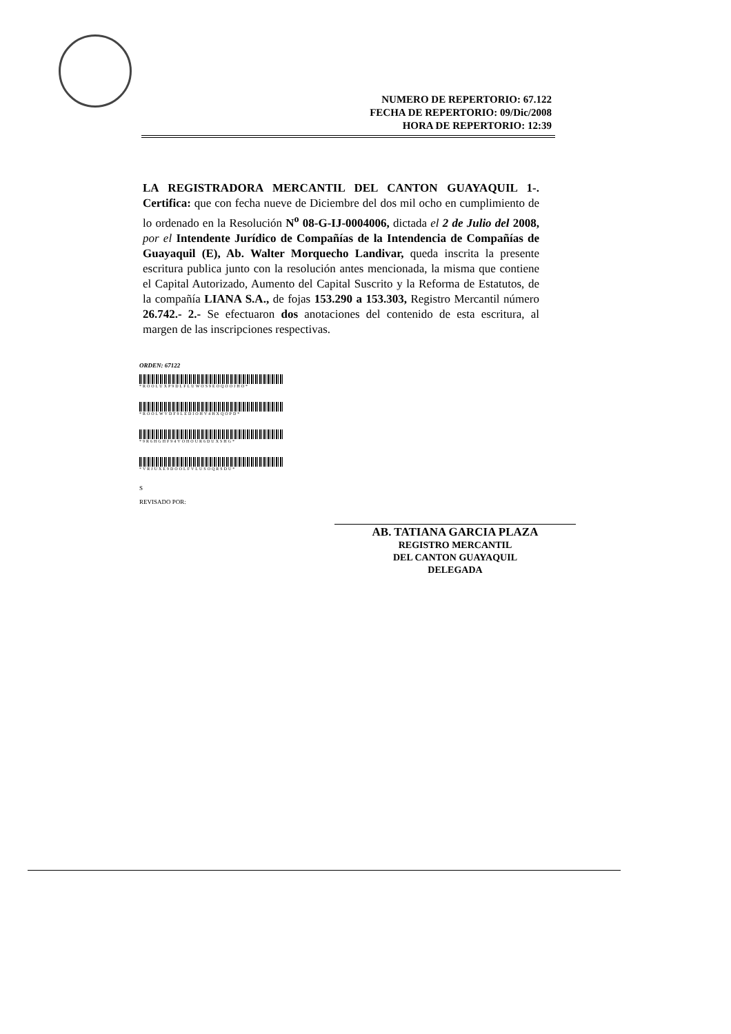NUMERO DE REPERTORIO: 67.122
FECHA DE REPERTORIO: 09/Dic/2008
HORA DE REPERTORIO: 12:39
LA REGISTRADORA MERCANTIL DEL CANTON GUAYAQUIL 1-. Certifica: que con fecha nueve de Diciembre del dos mil ocho en cumplimiento de lo ordenado en la Resolución N<sup>o</sup> 08-G-IJ-0004006, dictada el 2 de Julio del 2008, por el Intendente Jurídico de Compañías de la Intendencia de Compañías de Guayaquil (E), Ab. Walter Morquecho Landivar, queda inscrita la presente escritura publica junto con la resolución antes mencionada, la misma que contiene el Capital Autorizado, Aumento del Capital Suscrito y la Reforma de Estatutos, de la compañía LIANA S.A., de fojas 153.290 a 153.303, Registro Mercantil número 26.742.- 2.- Se efectuaron dos anotaciones del contenido de esta escritura, al margen de las inscripciones respectivas.
ORDEN: 67122
*ROOLUXP9DLFLUWOS9EOQOOJHO*
*ROOLWVDF9LEDIOHV4HXQOPD*
*9R6HGHF94VOHOUR6DUXSHG*
*VRJUXE9DOOLFVLUSOQRSDU*
S
REVISADO POR:
AB. TATIANA GARCIA PLAZA
REGISTRO MERCANTIL
DEL CANTON GUAYAQUIL
DELEGADA